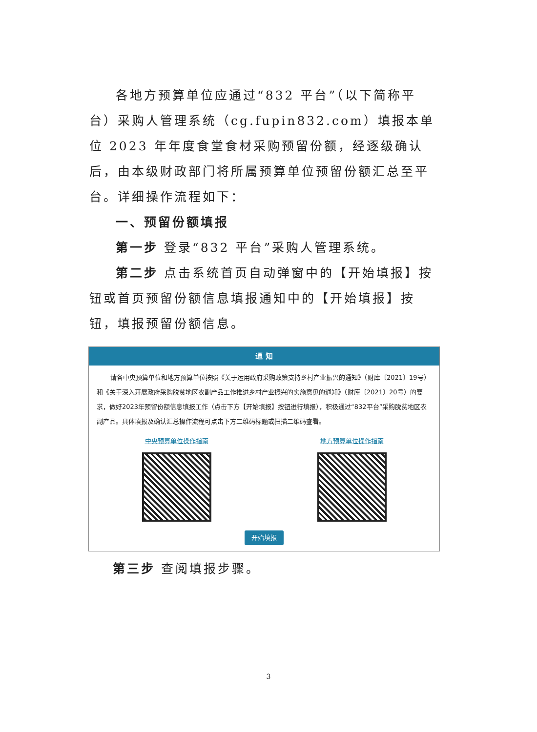各地方预算单位应通过“832 平台”（以下简称平台）采购人管理系统（cg.fupin832.com）填报本单位 2023 年年度食堂食材采购预留份额，经逐级确认后，由本级财政部门将所属预算单位预留份额汇总至平台。详细操作流程如下：
一、预留份额填报
第一步 登录“832 平台”采购人管理系统。
第二步 点击系统首页自动弹窗中的【开始填报】按钮或首页预留份额信息填报通知中的【开始填报】按钮，填报预留份额信息。
通 知
请各中央预算单位和地方预算单位按照《关于运用政府采购政策支持乡村产业振兴的通知》（财库〔2021〕19号）和《关于深入开展政府采购脱贫地区农副产品工作推进乡村产业振兴的实施意见的通知》（财库〔2021〕20号）的要求，做好2023年预留份额信息填报工作（点击下方【开始填报】按钮进行填报），积极通过“832平台”采购脱贫地区农副产品。具体填报及确认汇总操作流程可点击下方二维码标题或扫描二维码查看。
中央预算单位操作指南 地方预算单位操作指南
开始填报
第三步 查阅填报步骤。
3